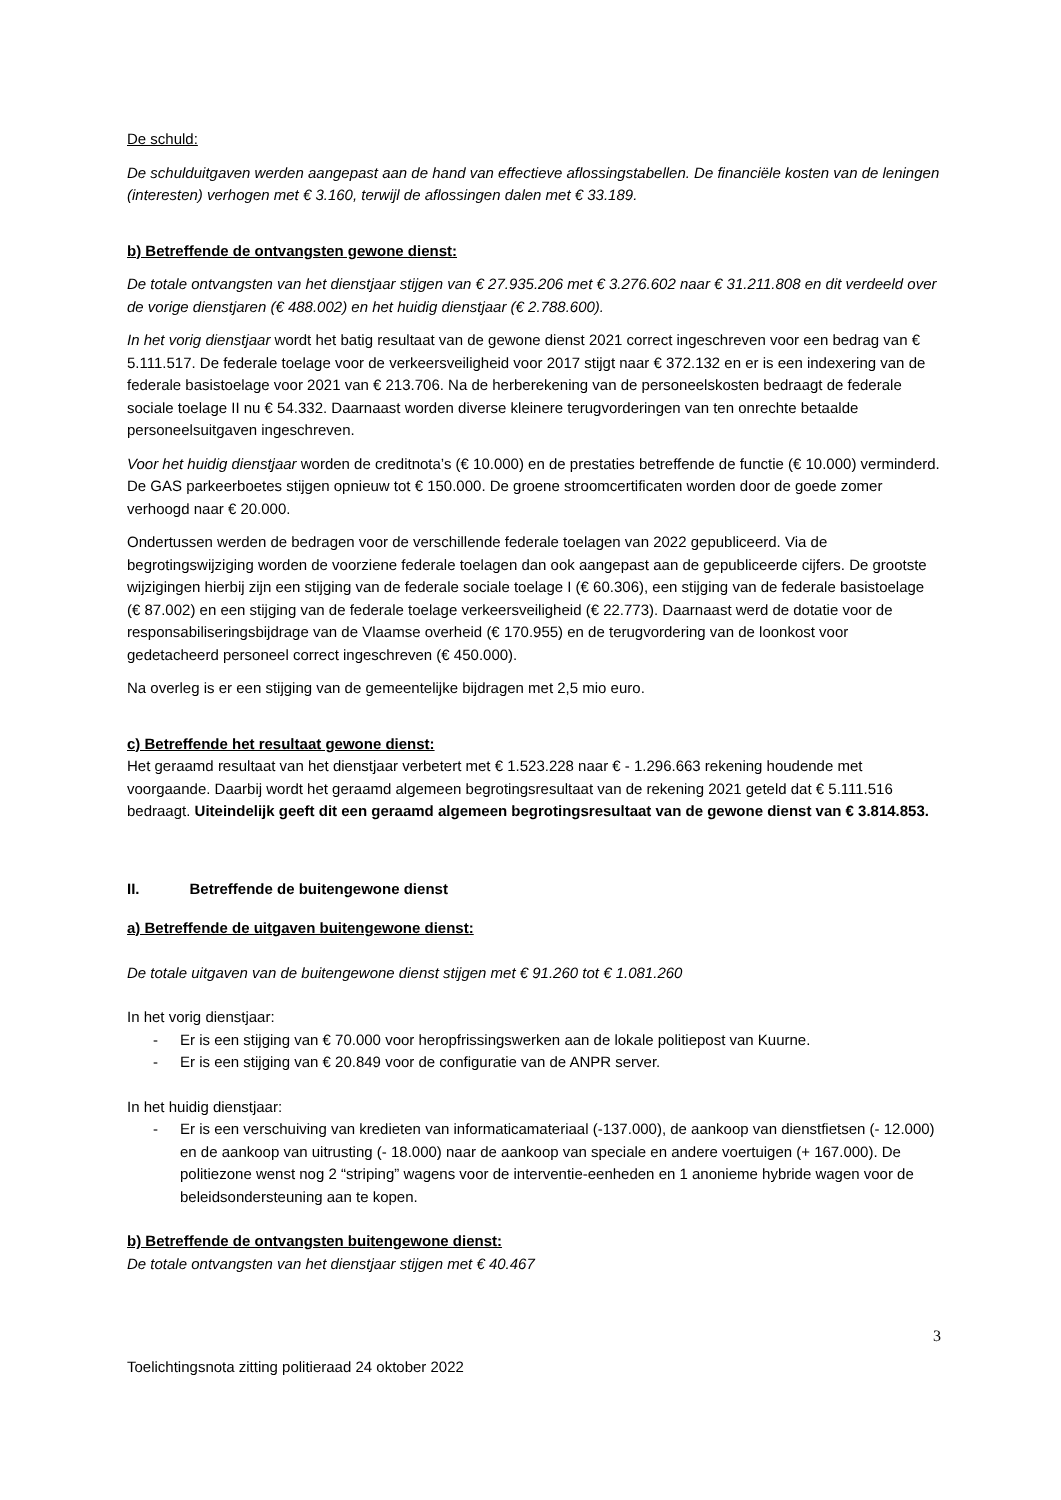De schuld:
De schulduitgaven werden aangepast aan de hand van effectieve aflossingstabellen. De financiële kosten van de leningen (interesten) verhogen met € 3.160, terwijl de aflossingen dalen met € 33.189.
b) Betreffende de ontvangsten gewone dienst:
De totale ontvangsten van het dienstjaar stijgen van € 27.935.206 met € 3.276.602 naar € 31.211.808 en dit verdeeld over de vorige dienstjaren (€ 488.002) en het huidig dienstjaar (€ 2.788.600).
In het vorig dienstjaar wordt het batig resultaat van de gewone dienst 2021 correct ingeschreven voor een bedrag van € 5.111.517. De federale toelage voor de verkeersveiligheid voor 2017 stijgt naar € 372.132 en er is een indexering van de federale basistoelage voor 2021 van € 213.706. Na de herberekening van de personeelskosten bedraagt de federale sociale toelage II nu € 54.332. Daarnaast worden diverse kleinere terugvorderingen van ten onrechte betaalde personeelsuitgaven ingeschreven.
Voor het huidig dienstjaar worden de creditnota’s (€ 10.000) en de prestaties betreffende de functie (€ 10.000) verminderd. De GAS parkeerboetes stijgen opnieuw tot € 150.000. De groene stroomcertificaten worden door de goede zomer verhoogd naar € 20.000.
Ondertussen werden de bedragen voor de verschillende federale toelagen van 2022 gepubliceerd. Via de begrotingswijziging worden de voorziene federale toelagen dan ook aangepast aan de gepubliceerde cijfers. De grootste wijzigingen hierbij zijn een stijging van de federale sociale toelage I (€ 60.306), een stijging van de federale basistoelage (€ 87.002) en een stijging van de federale toelage verkeersveiligheid (€ 22.773). Daarnaast werd de dotatie voor de responsabiliseringsbijdrage van de Vlaamse overheid (€ 170.955) en de terugvordering van de loonkost voor gedetacheerd personeel correct ingeschreven (€ 450.000).
Na overleg is er een stijging van de gemeentelijke bijdragen met 2,5 mio euro.
c) Betreffende het resultaat gewone dienst:
Het geraamd resultaat van het dienstjaar verbetert met € 1.523.228 naar € - 1.296.663 rekening houdende met voorgaande. Daarbij wordt het geraamd algemeen begrotingsresultaat van de rekening 2021 geteld dat € 5.111.516 bedraagt. Uiteindelijk geeft dit een geraamd algemeen begrotingsresultaat van de gewone dienst van € 3.814.853.
II. Betreffende de buitengewone dienst
a) Betreffende de uitgaven buitengewone dienst:
De totale uitgaven van de buitengewone dienst stijgen met € 91.260 tot € 1.081.260
In het vorig dienstjaar:
- Er is een stijging van € 70.000 voor heropfrissingswerken aan de lokale politiepost van Kuurne.
- Er is een stijging van € 20.849 voor de configuratie van de ANPR server.
In het huidig dienstjaar:
- Er is een verschuiving van kredieten van informaticamateriaal (-137.000), de aankoop van dienstfietsen (- 12.000) en de aankoop van uitrusting (- 18.000) naar de aankoop van speciale en andere voertuigen (+ 167.000). De politiezone wenst nog 2 “striping” wagens voor de interventie-eenheden en 1 anonieme hybride wagen voor de beleidsondersteuning aan te kopen.
b) Betreffende de ontvangsten buitengewone dienst:
De totale ontvangsten van het dienstjaar stijgen met € 40.467
3
Toelichtingsnota zitting politieraad 24 oktober 2022